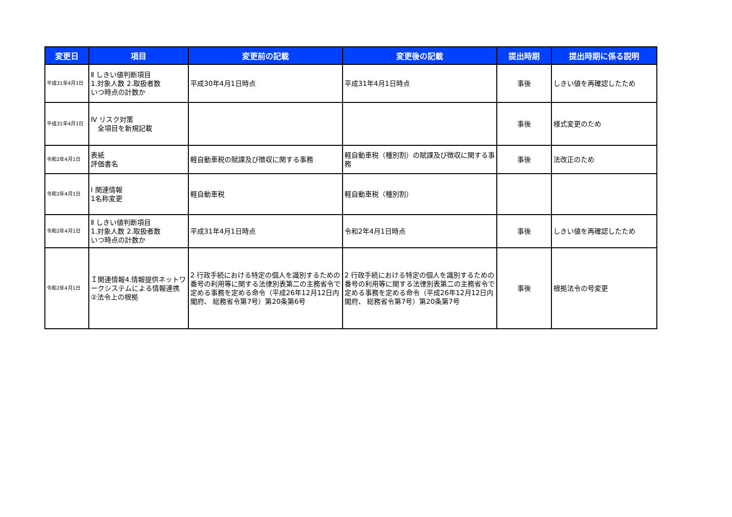| 変更日 | 項目 | 変更前の記載 | 変更後の記載 | 提出時期 | 提出時期に係る説明 |
| --- | --- | --- | --- | --- | --- |
| 平成31年4月1日 | Ⅱ しきい値判断項目 1.対象人数 2.取扱者数 いつ時点の計数か | 平成30年4月1日時点 | 平成31年4月1日時点 | 事後 | しきい値を再確認したため |
| 平成31年4月1日 | Ⅳ リスク対策 全項目を新規記載 | | | 事後 | 様式変更のため |
| 令和2年4月1日 | 表紙 評価書名 | 軽自動車税の賦課及び徴収に関する事務 | 軽自動車税（種別割）の賦課及び徴収に関する事務 | 事後 | 法改正のため |
| 令和2年4月1日 | I 関連情報 1名称変更 | 軽自動車税 | 軽自動車税（種別割） | | |
| 令和2年4月1日 | Ⅱ しきい値判断項目 1.対象人数 2.取扱者数 いつ時点の計数か | 平成31年4月1日時点 | 令和2年4月1日時点 | 事後 | しきい値を再確認したため |
| 令和2年4月1日 | Ｉ関連情報4.情報提供ネットワークシステムによる情報連携 ②法令上の根拠 | 2 行政手続における特定の個人を識別するための番号の利用等に関する法律別表第二の主務省令で定める事務を定める命令（平成26年12月12日内閣府、 総務省令第7号）第20条第6号 | 2 行政手続における特定の個人を識別するための番号の利用等に関する法律別表第二の主務省令で定める事務を定める命令（平成26年12月12日内閣府、 総務省令第7号）第20条第7号 | 事後 | 根拠法令の号変更 |